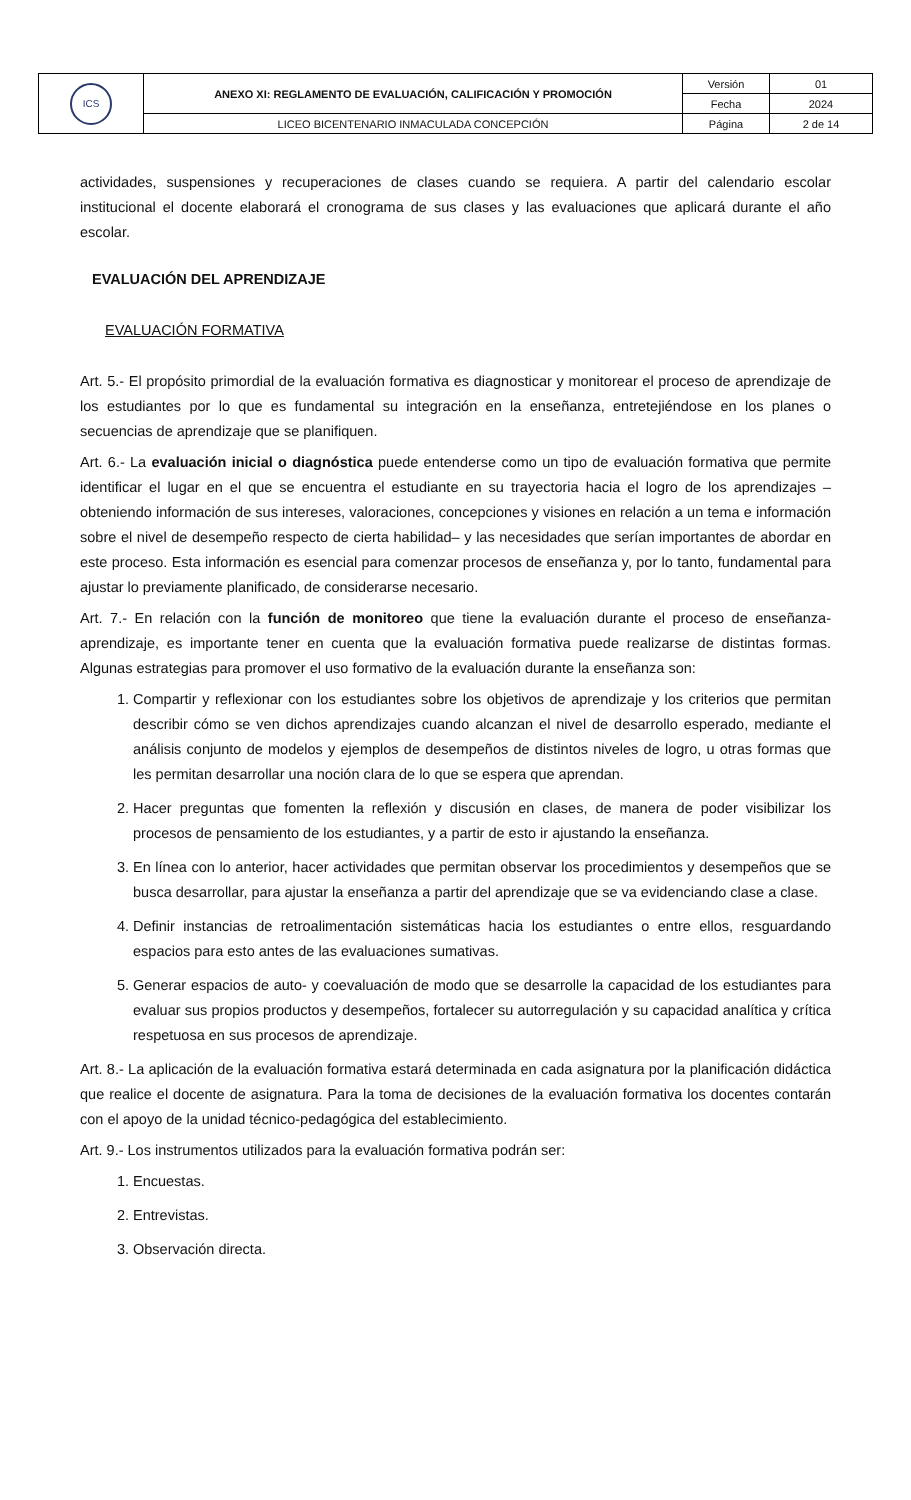| ICS | ANEXO XI: REGLAMENTO DE EVALUACIÓN, CALIFICACIÓN Y PROMOCIÓN | Versión | 01 |
| | | Fecha | 2024 |
| | LICEO BICENTENARIO INMACULADA CONCEPCIÓN | Página | 2 de 14 |
actividades, suspensiones y recuperaciones de clases cuando se requiera. A partir del calendario escolar institucional el docente elaborará el cronograma de sus clases y las evaluaciones que aplicará durante el año escolar.
EVALUACIÓN DEL APRENDIZAJE
EVALUACIÓN FORMATIVA
Art. 5.- El propósito primordial de la evaluación formativa es diagnosticar y monitorear el proceso de aprendizaje de los estudiantes por lo que es fundamental su integración en la enseñanza, entretejiéndose en los planes o secuencias de aprendizaje que se planifiquen.
Art. 6.- La evaluación inicial o diagnóstica puede entenderse como un tipo de evaluación formativa que permite identificar el lugar en el que se encuentra el estudiante en su trayectoria hacia el logro de los aprendizajes –obteniendo información de sus intereses, valoraciones, concepciones y visiones en relación a un tema e información sobre el nivel de desempeño respecto de cierta habilidad– y las necesidades que serían importantes de abordar en este proceso. Esta información es esencial para comenzar procesos de enseñanza y, por lo tanto, fundamental para ajustar lo previamente planificado, de considerarse necesario.
Art. 7.- En relación con la función de monitoreo que tiene la evaluación durante el proceso de enseñanza- aprendizaje, es importante tener en cuenta que la evaluación formativa puede realizarse de distintas formas. Algunas estrategias para promover el uso formativo de la evaluación durante la enseñanza son:
1. Compartir y reflexionar con los estudiantes sobre los objetivos de aprendizaje y los criterios que permitan describir cómo se ven dichos aprendizajes cuando alcanzan el nivel de desarrollo esperado, mediante el análisis conjunto de modelos y ejemplos de desempeños de distintos niveles de logro, u otras formas que les permitan desarrollar una noción clara de lo que se espera que aprendan.
2. Hacer preguntas que fomenten la reflexión y discusión en clases, de manera de poder visibilizar los procesos de pensamiento de los estudiantes, y a partir de esto ir ajustando la enseñanza.
3. En línea con lo anterior, hacer actividades que permitan observar los procedimientos y desempeños que se busca desarrollar, para ajustar la enseñanza a partir del aprendizaje que se va evidenciando clase a clase.
4. Definir instancias de retroalimentación sistemáticas hacia los estudiantes o entre ellos, resguardando espacios para esto antes de las evaluaciones sumativas.
5. Generar espacios de auto- y coevaluación de modo que se desarrolle la capacidad de los estudiantes para evaluar sus propios productos y desempeños, fortalecer su autorregulación y su capacidad analítica y crítica respetuosa en sus procesos de aprendizaje.
Art. 8.- La aplicación de la evaluación formativa estará determinada en cada asignatura por la planificación didáctica que realice el docente de asignatura. Para la toma de decisiones de la evaluación formativa los docentes contarán con el apoyo de la unidad técnico-pedagógica del establecimiento.
Art. 9.- Los instrumentos utilizados para la evaluación formativa podrán ser:
1. Encuestas.
2. Entrevistas.
3. Observación directa.